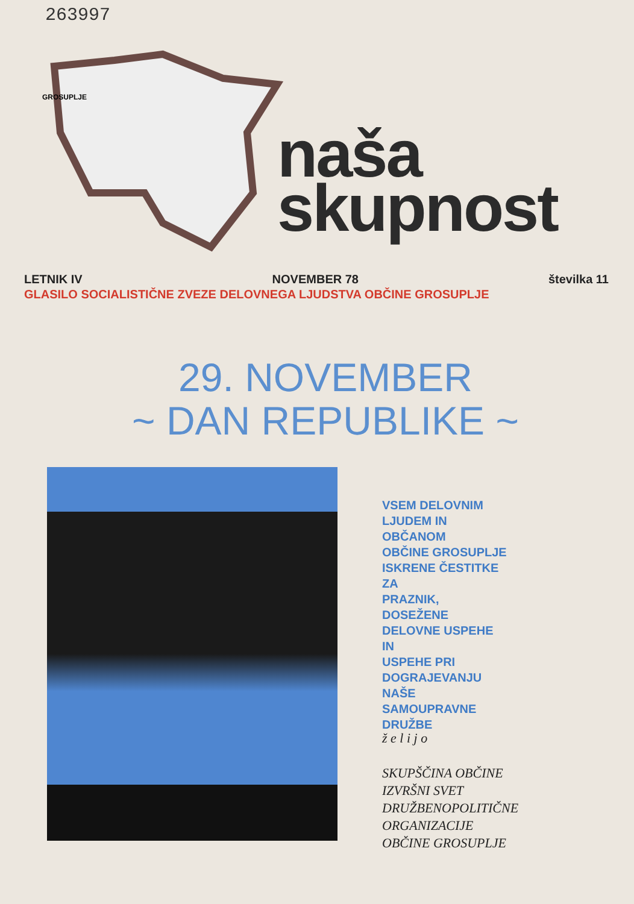263997
GROSUPLJE
naša
skupnost
LETNIK IV NOVEMBER 78 številka 11
GLASILO SOCIALISTIČNE ZVEZE DELOVNEGA LJUDSTVA OBČINE GROSUPLJE
29. NOVEMBER
~ DAN REPUBLIKE ~
VSEM DELOVNIM
LJUDEM IN
OBČANOM
OBČINE GROSUPLJE
ISKRENE ČESTITKE
ZA
PRAZNIK,
DOSEŽENE
DELOVNE USPEHE
IN
USPEHE PRI
DOGRAJEVANJU
NAŠE
SAMOUPRAVNE
DRUŽBE
ž e l i j o
SKUPŠČINA OBČINE
IZVRŠNI SVET
DRUŽBENOPOLITIČNE
ORGANIZACIJE
OBČINE GROSUPLJE